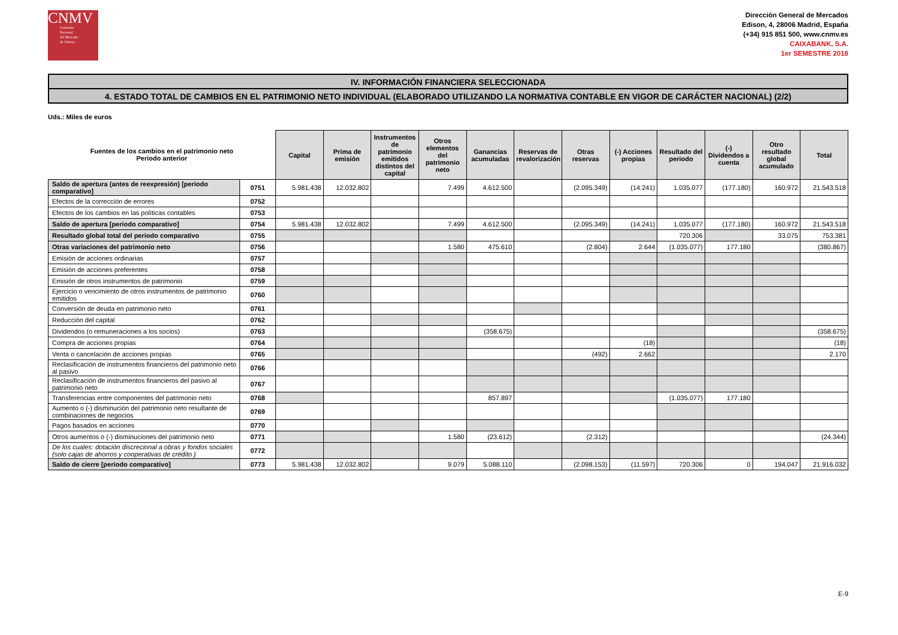CNMV
Comisión
Nacional
del Mercado
de Valores
Dirección General de Mercados
Edison, 4, 28006 Madrid, España
(+34) 915 851 500, www.cnmv.es
CAIXABANK, S.A.
1er SEMESTRE 2018
IV. INFORMACIÓN FINANCIERA SELECCIONADA
4. ESTADO TOTAL DE CAMBIOS EN EL PATRIMONIO NETO INDIVIDUAL (ELABORADO UTILIZANDO LA NORMATIVA CONTABLE EN VIGOR DE CARÁCTER NACIONAL) (2/2)
Uds.: Miles de euros
| Fuentes de los cambios en el patrimonio neto Periodo anterior | | Capital | Prima de emisión | Instrumentos de patrimonio emitidos distintos del capital | Otros elementos del patrimonio neto | Ganancias acumuladas | Reservas de revalorización | Otras reservas | (-) Acciones propias | Resultado del periodo | (-) Dividendos a cuenta | Otro resultado global acumulado | Total |
| --- | --- | --- | --- | --- | --- | --- | --- | --- | --- | --- | --- | --- | --- |
| Saldo de apertura (antes de reexpresión) [periodo comparativo] | 0751 | 5.981.438 | 12.032.802 | | 7.499 | 4.612.500 | | (2.095.349) | (14.241) | 1.035.077 | (177.180) | 160.972 | 21.543.518 |
| Efectos de la corrección de errores | 0752 | | | | | | | | | | | | |
| Efectos de los cambios en las políticas contables | 0753 | | | | | | | | | | | | |
| Saldo de apertura [periodo comparativo] | 0754 | 5.981.438 | 12.032.802 | | 7.499 | 4.612.500 | | (2.095.349) | (14.241) | 1.035.077 | (177.180) | 160.972 | 21.543.518 |
| Resultado global total del periodo comparativo | 0755 | | | | | | | | | 720.306 | | 33.075 | 753.381 |
| Otras variaciones del patrimonio neto | 0756 | | | | 1.580 | 475.610 | | (2.804) | 2.644 | (1.035.077) | 177.180 | | (380.867) |
| Emisión de acciones ordinarias | 0757 | | | | | | | | | | | | |
| Emisión de acciones preferentes | 0758 | | | | | | | | | | | | |
| Emisión de otros instrumentos de patrimonio | 0759 | | | | | | | | | | | | |
| Ejercicio o vencimiento de otros instrumentos de patrimonio emitidos | 0760 | | | | | | | | | | | | |
| Conversión de deuda en patrimonio neto | 0761 | | | | | | | | | | | | |
| Reducción del capital | 0762 | | | | | | | | | | | | |
| Dividendos (o remuneraciones a los socios) | 0763 | | | | | (358.675) | | | | | | | (358.675) |
| Compra de acciones propias | 0764 | | | | | | | | (18) | | | | (18) |
| Venta o cancelación de acciones propias | 0765 | | | | | | | (492) | 2.662 | | | | 2.170 |
| Reclasificación de instrumentos financieros del patrimonio neto al pasivo | 0766 | | | | | | | | | | | | |
| Reclasificación de instrumentos financieros del pasivo al patrimonio neto | 0767 | | | | | | | | | | | | |
| Transferencias entre componentes del patrimonio neto | 0768 | | | | | 857.897 | | | | (1.035.077) | 177.180 | | |
| Aumento o (-) disminución del patrimonio neto resultante de combinaciones de negocios | 0769 | | | | | | | | | | | | |
| Pagos basados en acciones | 0770 | | | | | | | | | | | | |
| Otros aumentos o (-) disminuciones del patrimonio neto | 0771 | | | | 1.580 | (23.612) | | (2.312) | | | | | (24.344) |
| De los cuales: dotación discrecional a obras y fondos sociales (solo cajas de ahorros y cooperativas de crédito ) | 0772 | | | | | | | | | | | | |
| Saldo de cierre [periodo comparativo] | 0773 | 5.981.438 | 12.032.802 | | 9.079 | 5.088.110 | | (2.098.153) | (11.597) | 720.306 | 0 | 194.047 | 21.916.032 |
E-9